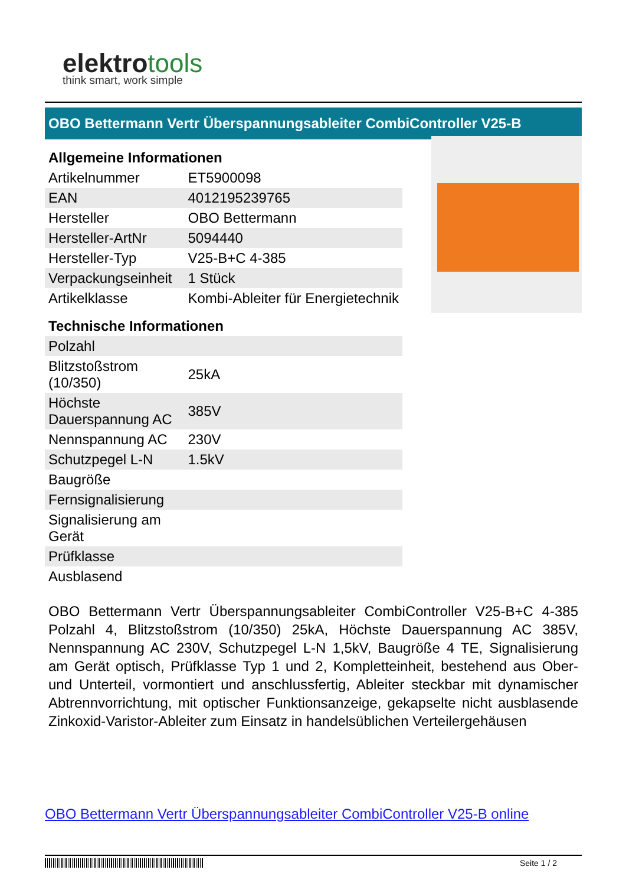elektrotools
think smart, work simple
OBO Bettermann Vertr Überspannungsableiter CombiController V25-B
| Allgemeine Informationen | |
| --- | --- |
| Artikelnummer | ET5900098 |
| EAN | 4012195239765 |
| Hersteller | OBO Bettermann |
| Hersteller-ArtNr | 5094440 |
| Hersteller-Typ | V25-B+C 4-385 |
| Verpackungseinheit | 1 Stück |
| Artikelklasse | Kombi-Ableiter für Energietechnik |
| Technische Informationen | |
| Polzahl | |
| Blitzstoßstrom (10/350) | 25kA |
| Höchste Dauerspannung AC | 385V |
| Nennspannung AC | 230V |
| Schutzpegel L-N | 1.5kV |
| Baugröße | |
| Fernsignalisierung | |
| Signalisierung am Gerät | |
| Prüfklasse | |
| Ausblasend | |
OBO Bettermann Vertr Überspannungsableiter CombiController V25-B+C 4-385 Polzahl 4, Blitzstoßstrom (10/350) 25kA, Höchste Dauerspannung AC 385V, Nennspannung AC 230V, Schutzpegel L-N 1,5kV, Baugröße 4 TE, Signalisierung am Gerät optisch, Prüfklasse Typ 1 und 2, Kompletteinheit, bestehend aus Ober- und Unterteil, vormontiert und anschlussfertig, Ableiter steckbar mit dynamischer Abtrennvorrichtung, mit optischer Funktionsanzeige, gekapselte nicht ausblasende Zinkoxid-Varistor-Ableiter zum Einsatz in handelsüblichen Verteilergehäusen
OBO Bettermann Vertr Überspannungsableiter CombiController V25-B online
Seite 1 / 2